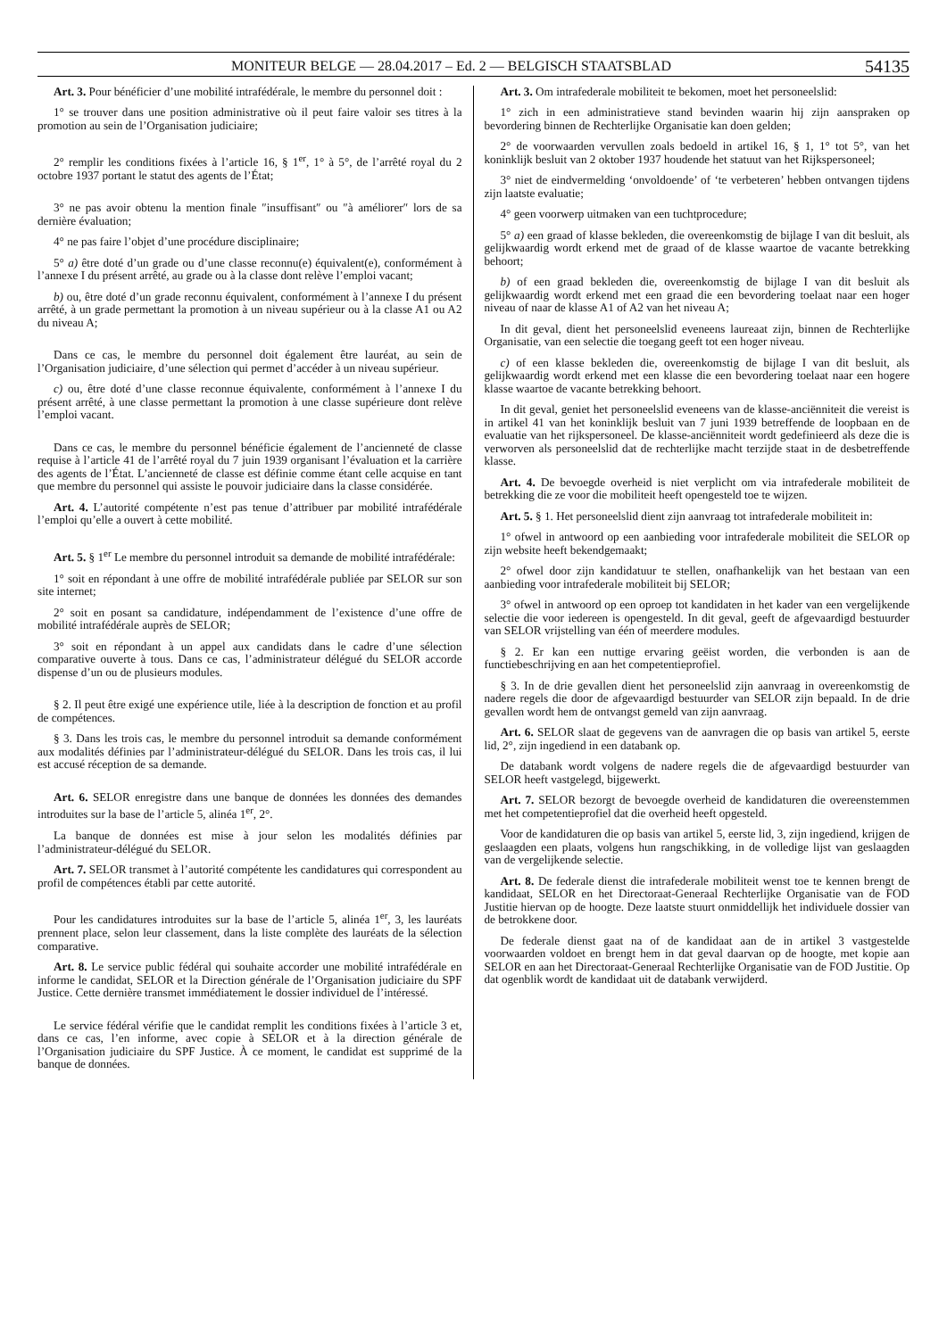MONITEUR BELGE — 28.04.2017 – Ed. 2 — BELGISCH STAATSBLAD 54135
Art. 3. Pour bénéficier d’une mobilité intrafédérale, le membre du personnel doit :
1° se trouver dans une position administrative où il peut faire valoir ses titres à la promotion au sein de l’Organisation judiciaire;
2° remplir les conditions fixées à l’article 16, § 1<sup>er</sup>, 1° à 5°, de l’arrêté royal du 2 octobre 1937 portant le statut des agents de l’État;
3° ne pas avoir obtenu la mention finale ″insuffisant″ ou ″à améliorer″ lors de sa dernière évaluation;
4° ne pas faire l’objet d’une procédure disciplinaire;
5° a) être doté d’un grade ou d’une classe reconnu(e) équivalent(e), conformément à l’annexe I du présent arrêté, au grade ou à la classe dont relève l’emploi vacant;
b) ou, être doté d’un grade reconnu équivalent, conformément à l’annexe I du présent arrêté, à un grade permettant la promotion à un niveau supérieur ou à la classe A1 ou A2 du niveau A;
Dans ce cas, le membre du personnel doit également être lauréat, au sein de l’Organisation judiciaire, d’une sélection qui permet d’accéder à un niveau supérieur.
c) ou, être doté d’une classe reconnue équivalente, conformément à l’annexe I du présent arrêté, à une classe permettant la promotion à une classe supérieure dont relève l’emploi vacant.
Dans ce cas, le membre du personnel bénéficie également de l’ancienneté de classe requise à l’article 41 de l’arrêté royal du 7 juin 1939 organisant l’évaluation et la carrière des agents de l’État. L’ancienneté de classe est définie comme étant celle acquise en tant que membre du personnel qui assiste le pouvoir judiciaire dans la classe considérée.
Art. 4. L’autorité compétente n’est pas tenue d’attribuer par mobilité intrafédérale l’emploi qu’elle a ouvert à cette mobilité.
Art. 5. § 1<sup>er</sup> Le membre du personnel introduit sa demande de mobilité intrafédérale:
1° soit en répondant à une offre de mobilité intrafédérale publiée par SELOR sur son site internet;
2° soit en posant sa candidature, indépendamment de l’existence d’une offre de mobilité intrafédérale auprès de SELOR;
3° soit en répondant à un appel aux candidats dans le cadre d’une sélection comparative ouverte à tous. Dans ce cas, l’administrateur délégué du SELOR accorde dispense d’un ou de plusieurs modules.
§ 2. Il peut être exigé une expérience utile, liée à la description de fonction et au profil de compétences.
§ 3. Dans les trois cas, le membre du personnel introduit sa demande conformément aux modalités définies par l’administrateur-délégué du SELOR. Dans les trois cas, il lui est accusé réception de sa demande.
Art. 6. SELOR enregistre dans une banque de données les données des demandes introduites sur la base de l’article 5, alinéa 1<sup>er</sup>, 2°.
La banque de données est mise à jour selon les modalités définies par l’administrateur-délégué du SELOR.
Art. 7. SELOR transmet à l’autorité compétente les candidatures qui correspondent au profil de compétences établi par cette autorité.
Pour les candidatures introduites sur la base de l’article 5, alinéa 1<sup>er</sup>, 3, les lauréats prennent place, selon leur classement, dans la liste complète des lauréats de la sélection comparative.
Art. 8. Le service public fédéral qui souhaite accorder une mobilité intrafédérale en informe le candidat, SELOR et la Direction générale de l’Organisation judiciaire du SPF Justice. Cette dernière transmet immédiatement le dossier individuel de l’intéressé.
Le service fédéral vérifie que le candidat remplit les conditions fixées à l’article 3 et, dans ce cas, l’en informe, avec copie à SELOR et à la direction générale de l’Organisation judiciaire du SPF Justice. À ce moment, le candidat est supprimé de la banque de données.
Art. 3. Om intrafederale mobiliteit te bekomen, moet het personeelslid:
1° zich in een administratieve stand bevinden waarin hij zijn aanspraken op bevordering binnen de Rechterlijke Organisatie kan doen gelden;
2° de voorwaarden vervullen zoals bedoeld in artikel 16, § 1, 1° tot 5°, van het koninklijk besluit van 2 oktober 1937 houdende het statuut van het Rijkspersoneel;
3° niet de eindvermelding ‘onvoldoende’ of ‘te verbeteren’ hebben ontvangen tijdens zijn laatste evaluatie;
4° geen voorwerp uitmaken van een tuchtprocedure;
5° a) een graad of klasse bekleden, die overeenkomstig de bijlage I van dit besluit, als gelijkwaardig wordt erkend met de graad of de klasse waartoe de vacante betrekking behoort;
b) of een graad bekleden die, overeenkomstig de bijlage I van dit besluit als gelijkwaardig wordt erkend met een graad die een bevordering toelaat naar een hoger niveau of naar de klasse A1 of A2 van het niveau A;
In dit geval, dient het personeelslid eveneens laureaat zijn, binnen de Rechterlijke Organisatie, van een selectie die toegang geeft tot een hoger niveau.
c) of een klasse bekleden die, overeenkomstig de bijlage I van dit besluit, als gelijkwaardig wordt erkend met een klasse die een bevordering toelaat naar een hogere klasse waartoe de vacante betrekking behoort.
In dit geval, geniet het personeelslid eveneens van de klasse-anciënniteit die vereist is in artikel 41 van het koninklijk besluit van 7 juni 1939 betreffende de loopbaan en de evaluatie van het rijkspersoneel. De klasse-anciënniteit wordt gedefinieerd als deze die is verworven als personeelslid dat de rechterlijke macht terzijde staat in de desbetreffende klasse.
Art. 4. De bevoegde overheid is niet verplicht om via intrafederale mobiliteit de betrekking die ze voor die mobiliteit heeft opengesteld toe te wijzen.
Art. 5. § 1. Het personeelslid dient zijn aanvraag tot intrafederale mobiliteit in:
1° ofwel in antwoord op een aanbieding voor intrafederale mobiliteit die SELOR op zijn website heeft bekendgemaakt;
2° ofwel door zijn kandidatuur te stellen, onafhankelijk van het bestaan van een aanbieding voor intrafederale mobiliteit bij SELOR;
3° ofwel in antwoord op een oproep tot kandidaten in het kader van een vergelijkende selectie die voor iedereen is opengesteld. In dit geval, geeft de afgevaardigd bestuurder van SELOR vrijstelling van één of meerdere modules.
§ 2. Er kan een nuttige ervaring geëist worden, die verbonden is aan de functiebeschrijving en aan het competentieprofiel.
§ 3. In de drie gevallen dient het personeelslid zijn aanvraag in overeenkomstig de nadere regels die door de afgevaardigd bestuurder van SELOR zijn bepaald. In de drie gevallen wordt hem de ontvangst gemeld van zijn aanvraag.
Art. 6. SELOR slaat de gegevens van de aanvragen die op basis van artikel 5, eerste lid, 2°, zijn ingediend in een databank op.
De databank wordt volgens de nadere regels die de afgevaardigd bestuurder van SELOR heeft vastgelegd, bijgewerkt.
Art. 7. SELOR bezorgt de bevoegde overheid de kandidaturen die overeenstemmen met het competentieprofiel dat die overheid heeft opgesteld.
Voor de kandidaturen die op basis van artikel 5, eerste lid, 3, zijn ingediend, krijgen de geslaagden een plaats, volgens hun rangschikking, in de volledige lijst van geslaagden van de vergelijkende selectie.
Art. 8. De federale dienst die intrafederale mobiliteit wenst toe te kennen brengt de kandidaat, SELOR en het Directoraat-Generaal Rechterlijke Organisatie van de FOD Justitie hiervan op de hoogte. Deze laatste stuurt onmiddellijk het individuele dossier van de betrokkene door.
De federale dienst gaat na of de kandidaat aan de in artikel 3 vastgestelde voorwaarden voldoet en brengt hem in dat geval daarvan op de hoogte, met kopie aan SELOR en aan het Directoraat-Generaal Rechterlijke Organisatie van de FOD Justitie. Op dat ogenblik wordt de kandidaat uit de databank verwijderd.